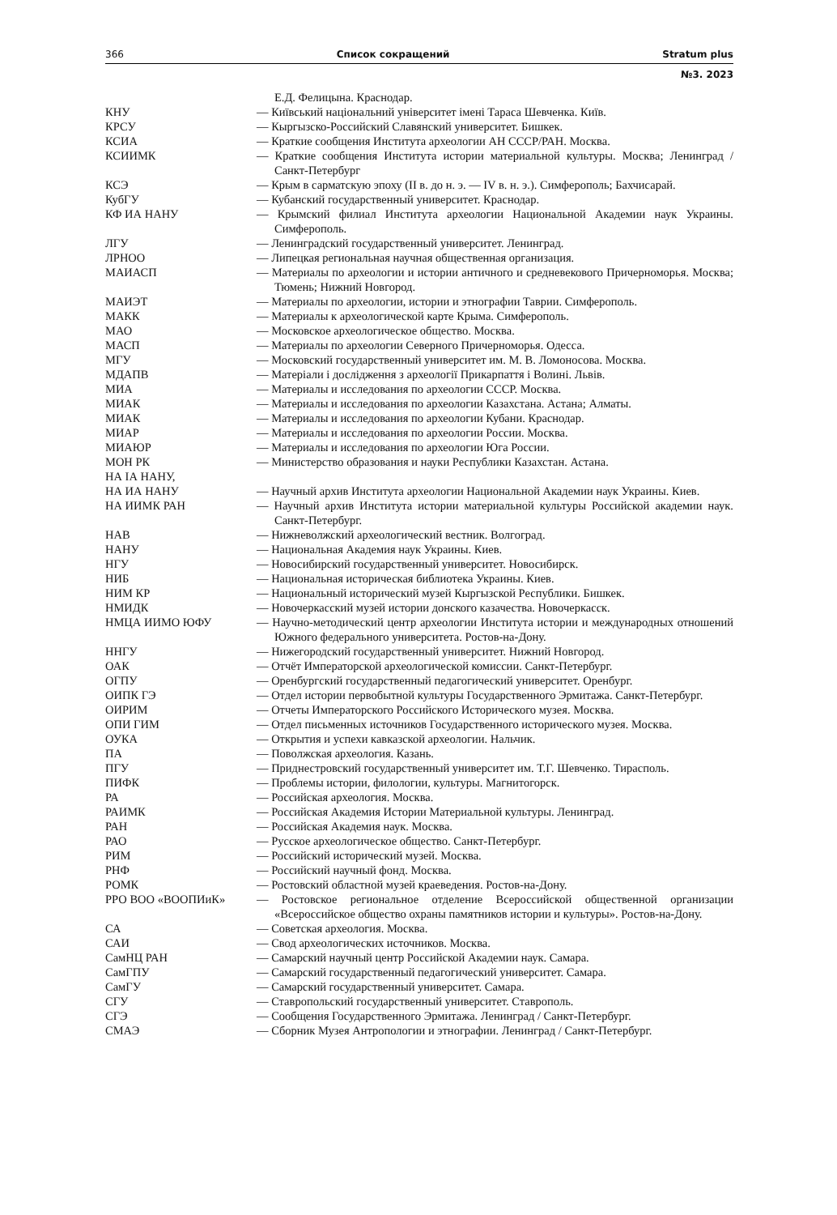366 Список сокращений Stratum plus
№3. 2023
Е.Д. Фелицына. Краснодар.
КНУ — Київський національний університет імені Тараса Шевченка. Київ.
КРСУ — Кыргызско-Российский Славянский университет. Бишкек.
КСИА — Краткие сообщения Института археологии АН СССР/РАН. Москва.
КСИИМК — Краткие сообщения Института истории материальной культуры. Москва; Ленинград / Санкт-Петербург
КСЭ — Крым в сарматскую эпоху (II в. до н. э. — IV в. н. э.). Симферополь; Бахчисарай.
КубГУ — Кубанский государственный университет. Краснодар.
КФ ИА НАНУ — Крымский филиал Института археологии Национальной Академии наук Украины. Симферополь.
ЛГУ — Ленинградский государственный университет. Ленинград.
ЛРНОО — Липецкая региональная научная общественная организация.
МАИАСП — Материалы по археологии и истории античного и средневекового Причерноморья. Москва; Тюмень; Нижний Новгород.
МАИЭТ — Материалы по археологии, истории и этнографии Таврии. Симферополь.
МАКК — Материалы к археологической карте Крыма. Симферополь.
МАО — Московское археологическое общество. Москва.
МАСП — Материалы по археологии Северного Причерноморья. Одесса.
МГУ — Московский государственный университет им. М. В. Ломоносова. Москва.
МДАПВ — Матеріали і дослідження з археології Прикарпаття і Волині. Львів.
МИА — Материалы и исследования по археологии СССР. Москва.
МИАК — Материалы и исследования по археологии Казахстана. Астана; Алматы.
МИАК — Материалы и исследования по археологии Кубани. Краснодар.
МИАР — Материалы и исследования по археологии России. Москва.
МИАЮР — Материалы и исследования по археологии Юга России.
МОН РК — Министерство образования и науки Республики Казахстан. Астана.
НА IА НАНУ,
НА ИА НАНУ — Научный архив Института археологии Национальной Академии наук Украины. Киев.
НА ИИМК РАН — Научный архив Института истории материальной культуры Российской академии наук. Санкт-Петербург.
НАВ — Нижневолжский археологический вестник. Волгоград.
НАНУ — Национальная Академия наук Украины. Киев.
НГУ — Новосибирский государственный университет. Новосибирск.
НИБ — Национальная историческая библиотека Украины. Киев.
НИМ КР — Национальный исторический музей Кыргызской Республики. Бишкек.
НМИДК — Новочеркасский музей истории донского казачества. Новочеркасск.
НМЦА ИИМО ЮФУ — Научно-методический центр археологии Института истории и международных отношений Южного федерального университета. Ростов-на-Дону.
ННГУ — Нижегородский государственный университет. Нижний Новгород.
ОАК — Отчёт Императорской археологической комиссии. Санкт-Петербург.
ОГПУ — Оренбургский государственный педагогический университет. Оренбург.
ОИПК ГЭ — Отдел истории первобытной культуры Государственного Эрмитажа. Санкт-Петербург.
ОИРИМ — Отчеты Императорского Российского Исторического музея. Москва.
ОПИ ГИМ — Отдел письменных источников Государственного исторического музея. Москва.
ОУКА — Открытия и успехи кавказской археологии. Нальчик.
ПА — Поволжская археология. Казань.
ПГУ — Приднестровский государственный университет им. Т.Г. Шевченко. Тирасполь.
ПИФК — Проблемы истории, филологии, культуры. Магнитогорск.
РА — Российская археология. Москва.
РАИМК — Российская Академия Истории Материальной культуры. Ленинград.
РАН — Российская Академия наук. Москва.
РАО — Русское археологическое общество. Санкт-Петербург.
РИМ — Российский исторический музей. Москва.
РНФ — Российский научный фонд. Москва.
РОМК — Ростовский областной музей краеведения. Ростов-на-Дону.
РРО ВОО «ВООПИиК» — Ростовское региональное отделение Всероссийской общественной организации «Всероссийское общество охраны памятников истории и культуры». Ростов-на-Дону.
СА — Советская археология. Москва.
САИ — Свод археологических источников. Москва.
СамНЦ РАН — Самарский научный центр Российской Академии наук. Самара.
СамГПУ — Самарский государственный педагогический университет. Самара.
СамГУ — Самарский государственный университет. Самара.
СГУ — Ставропольский государственный университет. Ставрополь.
СГЭ — Сообщения Государственного Эрмитажа. Ленинград / Санкт-Петербург.
СМАЭ — Сборник Музея Антропологии и этнографии. Ленинград / Санкт-Петербург.